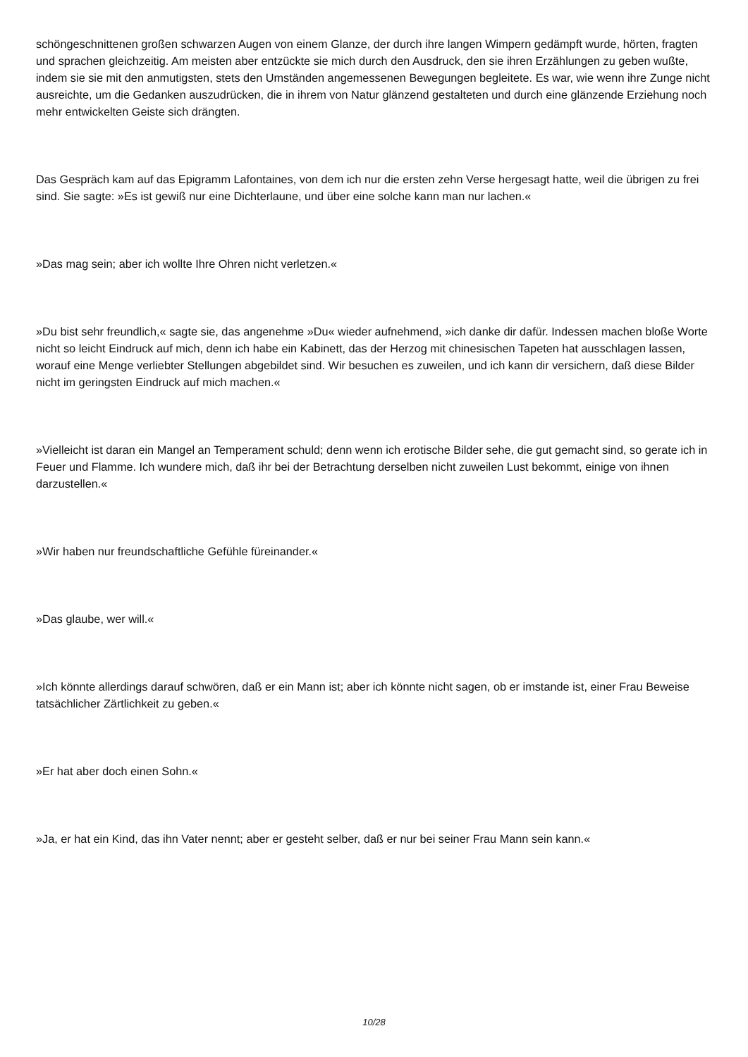schöngeschnittenen großen schwarzen Augen von einem Glanze, der durch ihre langen Wimpern gedämpft wurde, hörten, fragten und sprachen gleichzeitig. Am meisten aber entzückte sie mich durch den Ausdruck, den sie ihren Erzählungen zu geben wußte, indem sie sie mit den anmutigsten, stets den Umständen angemessenen Bewegungen begleitete. Es war, wie wenn ihre Zunge nicht ausreichte, um die Gedanken auszudrücken, die in ihrem von Natur glänzend gestalteten und durch eine glänzende Erziehung noch mehr entwickelten Geiste sich drängten.
Das Gespräch kam auf das Epigramm Lafontaines, von dem ich nur die ersten zehn Verse hergesagt hatte, weil die übrigen zu frei sind. Sie sagte: »Es ist gewiß nur eine Dichterlaune, und über eine solche kann man nur lachen.«
»Das mag sein; aber ich wollte Ihre Ohren nicht verletzen.«
»Du bist sehr freundlich,« sagte sie, das angenehme »Du« wieder aufnehmend, »ich danke dir dafür. Indessen machen bloße Worte nicht so leicht Eindruck auf mich, denn ich habe ein Kabinett, das der Herzog mit chinesischen Tapeten hat ausschlagen lassen, worauf eine Menge verliebter Stellungen abgebildet sind. Wir besuchen es zuweilen, und ich kann dir versichern, daß diese Bilder nicht im geringsten Eindruck auf mich machen.«
»Vielleicht ist daran ein Mangel an Temperament schuld; denn wenn ich erotische Bilder sehe, die gut gemacht sind, so gerate ich in Feuer und Flamme. Ich wundere mich, daß ihr bei der Betrachtung derselben nicht zuweilen Lust bekommt, einige von ihnen darzustellen.«
»Wir haben nur freundschaftliche Gefühle füreinander.«
»Das glaube, wer will.«
»Ich könnte allerdings darauf schwören, daß er ein Mann ist; aber ich könnte nicht sagen, ob er imstande ist, einer Frau Beweise tatsächlicher Zärtlichkeit zu geben.«
»Er hat aber doch einen Sohn.«
»Ja, er hat ein Kind, das ihn Vater nennt; aber er gesteht selber, daß er nur bei seiner Frau Mann sein kann.«
10/28